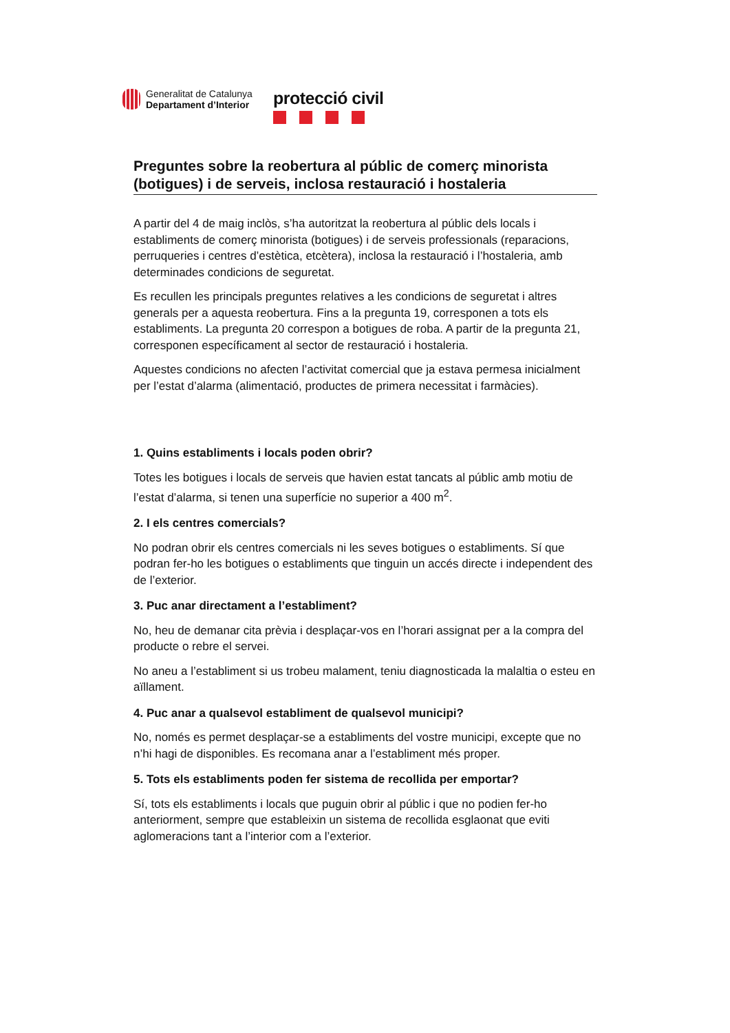Generalitat de Catalunya
Departament d’Interior
protecció civil
Preguntes sobre la reobertura al públic de comerç minorista (botigues) i de serveis, inclosa restauració i hostaleria
A partir del 4 de maig inclòs, s’ha autoritzat la reobertura al públic dels locals i establiments de comerç minorista (botigues) i de serveis professionals (reparacions, perruqueries i centres d’estètica, etcètera), inclosa la restauració i l’hostaleria, amb determinades condicions de seguretat.
Es recullen les principals preguntes relatives a les condicions de seguretat i altres generals per a aquesta reobertura. Fins a la pregunta 19, corresponen a tots els establiments. La pregunta 20 correspon a botigues de roba. A partir de la pregunta 21, corresponen específicament al sector de restauració i hostaleria.
Aquestes condicions no afecten l’activitat comercial que ja estava permesa inicialment per l’estat d’alarma (alimentació, productes de primera necessitat i farmàcies).
1. Quins establiments i locals poden obrir?
Totes les botigues i locals de serveis que havien estat tancats al públic amb motiu de l’estat d’alarma, si tenen una superfície no superior a 400 m<sup>2</sup>.
2. I els centres comercials?
No podran obrir els centres comercials ni les seves botigues o establiments. Sí que podran fer-ho les botigues o establiments que tinguin un accés directe i independent des de l’exterior.
3. Puc anar directament a l’establiment?
No, heu de demanar cita prèvia i desplaçar-vos en l’horari assignat per a la compra del producte o rebre el servei.
No aneu a l’establiment si us trobeu malament, teniu diagnosticada la malaltia o esteu en aïllament.
4. Puc anar a qualsevol establiment de qualsevol municipi?
No, només es permet desplaçar-se a establiments del vostre municipi, excepte que no n’hi hagi de disponibles. Es recomana anar a l’establiment més proper.
5. Tots els establiments poden fer sistema de recollida per emportar?
Sí, tots els establiments i locals que puguin obrir al públic i que no podien fer-ho anteriorment, sempre que estableixin un sistema de recollida esglaonat que eviti aglomeracions tant a l’interior com a l’exterior.